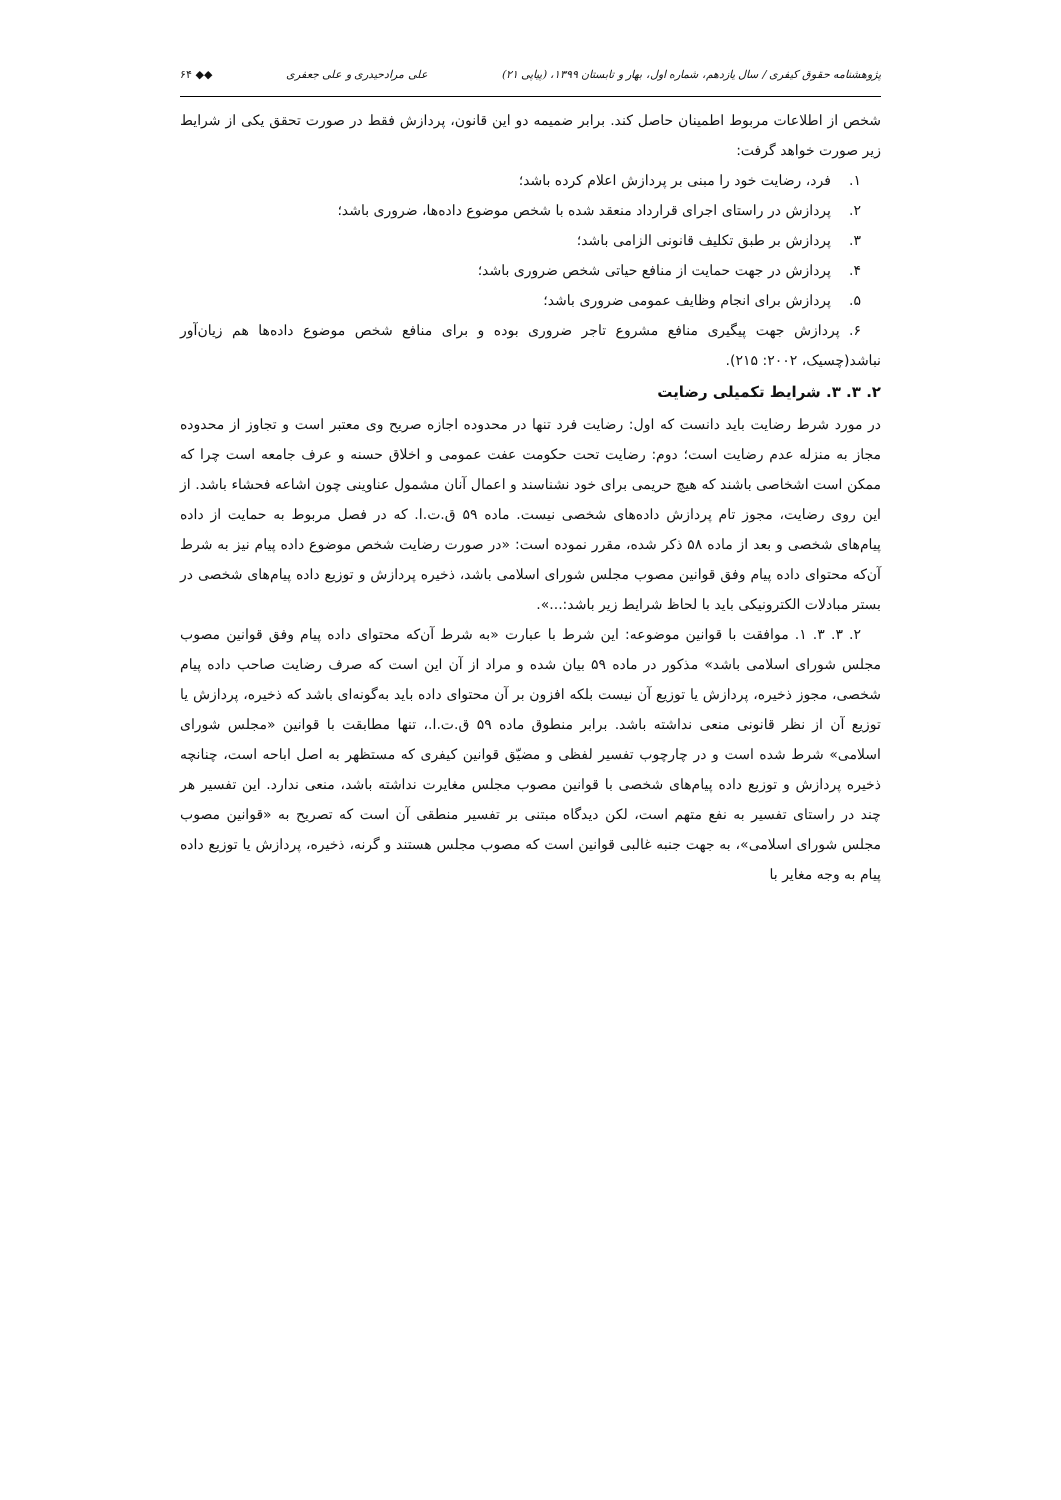پژوهشنامه حقوق کیفری / سال یازدهم، شماره اول، بهار و تابستان ۱۳۹۹، (پیاپی ۲۱) علی مرادحیدری و علی جعفری ◆◆ ۶۴
شخص از اطلاعات مربوط اطمینان حاصل کند. برابر ضمیمه دو این قانون، پردازش فقط در صورت تحقق یکی از شرایط زیر صورت خواهد گرفت:
۱. فرد، رضایت خود را مبنی بر پردازش اعلام کرده باشد؛
۲. پردازش در راستای اجرای قرارداد منعقد شده با شخص موضوع داده‌ها، ضروری باشد؛
۳. پردازش بر طبق تکلیف قانونی الزامی باشد؛
۴. پردازش در جهت حمایت از منافع حیاتی شخص ضروری باشد؛
۵. پردازش برای انجام وظایف عمومی ضروری باشد؛
۶. پردازش جهت پیگیری منافع مشروع تاجر ضروری بوده و برای منافع شخص موضوع داده‌ها هم زیان‌آور نباشد(چسیک، ۲۰۰۲: ۲۱۵).
۲. ۳. ۳. شرایط تکمیلی رضایت
در مورد شرط رضایت باید دانست که اول: رضایت فرد تنها در محدوده اجازه صریح وی معتبر است و تجاوز از محدوده مجاز به منزله عدم رضایت است؛ دوم: رضایت تحت حکومت عفت عمومی و اخلاق حسنه و عرف جامعه است چرا که ممکن است اشخاصی باشند که هیچ حریمی برای خود نشناسند و اعمال آنان مشمول عناوینی چون اشاعه فحشاء باشد. از این روی رضایت، مجوز تام پردازش داده‌های شخصی نیست. ماده ۵۹ ق.ت.ا. که در فصل مربوط به حمایت از داده پیام‌های شخصی و بعد از ماده ۵۸ ذکر شده، مقرر نموده است: «در صورت رضایت شخص موضوع داده پیام نیز به شرط آن‌که محتوای داده پیام وفق قوانین مصوب مجلس شورای اسلامی باشد، ذخیره پردازش و توزیع داده پیام‌های شخصی در بستر مبادلات الکترونیکی باید با لحاظ شرایط زیر باشد:...».
۲. ۳. ۳. ۱. موافقت با قوانین موضوعه: این شرط با عبارت «به شرط آن‌که محتوای داده پیام وفق قوانین مصوب مجلس شورای اسلامی باشد» مذکور در ماده ۵۹ بیان شده و مراد از آن این است که صرف رضایت صاحب داده پیام شخصی، مجوز ذخیره، پردازش یا توزیع آن نیست بلکه افزون بر آن محتوای داده باید به‌گونه‌ای باشد که ذخیره، پردازش یا توزیع آن از نظر قانونی منعی نداشته باشد. برابر منطوق ماده ۵۹ ق.ت.ا.، تنها مطابقت با قوانین «مجلس شورای اسلامی» شرط شده است و در چارچوب تفسیر لفظی و مضیّق قوانین کیفری که مستظهر به اصل اباحه است، چنانچه ذخیره پردازش و توزیع داده پیام‌های شخصی با قوانین مصوب مجلس مغایرت نداشته باشد، منعی ندارد. این تفسیر هر چند در راستای تفسیر به نفع متهم است، لکن دیدگاه مبتنی بر تفسیر منطقی آن است که تصریح به «قوانین مصوب مجلس شورای اسلامی»، به جهت جنبه غالبی قوانین است که مصوب مجلس هستند و گرنه، ذخیره، پردازش یا توزیع داده پیام به وجه مغایر با